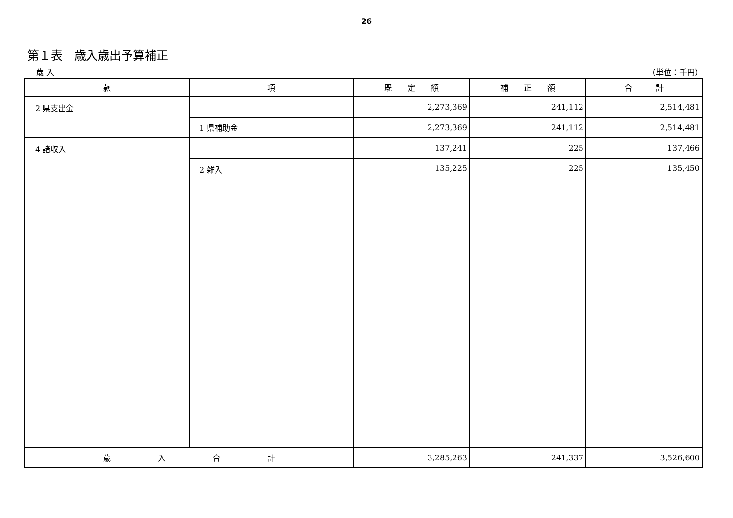－26－
第１表　歳入歳出予算補正
歳 入 （単位：千円）
| 款 | 項 | 既 定 額 | 補 正 額 | 合 計 |
| --- | --- | --- | --- | --- |
| 2 県支出金 | | 2,273,369 | 241,112 | 2,514,481 |
| | 1 県補助金 | 2,273,369 | 241,112 | 2,514,481 |
| 4 諸収入 | | 137,241 | 225 | 137,466 |
| | 2 雑入 | 135,225 | 225 | 135,450 |
| 歳 入 合 計 | | 3,285,263 | 241,337 | 3,526,600 |